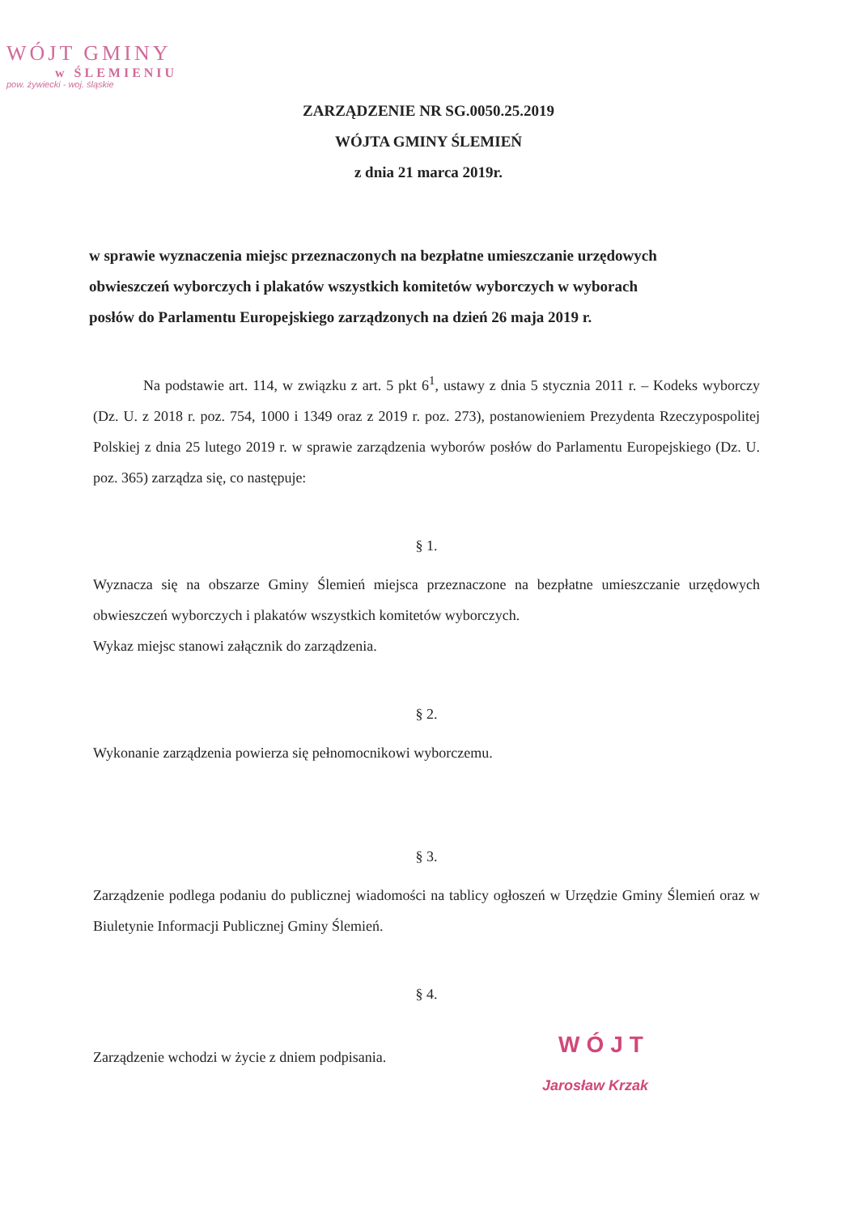WÓJT GMINY
w ŚLEMIENIU
pow. żywiecki - woj. śląskie
ZARZĄDZENIE NR SG.0050.25.2019
WÓJTA GMINY ŚLEMIEŃ
z dnia 21 marca 2019r.
w sprawie wyznaczenia miejsc przeznaczonych na bezpłatne umieszczanie urzędowych obwieszczeń wyborczych i plakatów wszystkich komitetów wyborczych w wyborach posłów do Parlamentu Europejskiego zarządzonych na dzień 26 maja 2019 r.
Na podstawie art. 114, w związku z art. 5 pkt 6<sup>1</sup>, ustawy z dnia 5 stycznia 2011 r. – Kodeks wyborczy (Dz. U. z 2018 r. poz. 754, 1000 i 1349 oraz z 2019 r. poz. 273), postanowieniem Prezydenta Rzeczypospolitej Polskiej z dnia 25 lutego 2019 r. w sprawie zarządzenia wyborów posłów do Parlamentu Europejskiego (Dz. U. poz. 365) zarządza się, co następuje:
§ 1.
Wyznacza się na obszarze Gminy Ślemień miejsca przeznaczone na bezpłatne umieszczanie urzędowych obwieszczeń wyborczych i plakatów wszystkich komitetów wyborczych.
Wykaz miejsc stanowi załącznik do zarządzenia.
§ 2.
Wykonanie zarządzenia powierza się pełnomocnikowi wyborczemu.
§ 3.
Zarządzenie podlega podaniu do publicznej wiadomości na tablicy ogłoszeń w Urzędzie Gminy Ślemień oraz w Biuletynie Informacji Publicznej Gminy Ślemień.
§ 4.
Zarządzenie wchodzi w życie z dniem podpisania.
WÓJT
Jarosław Krzak